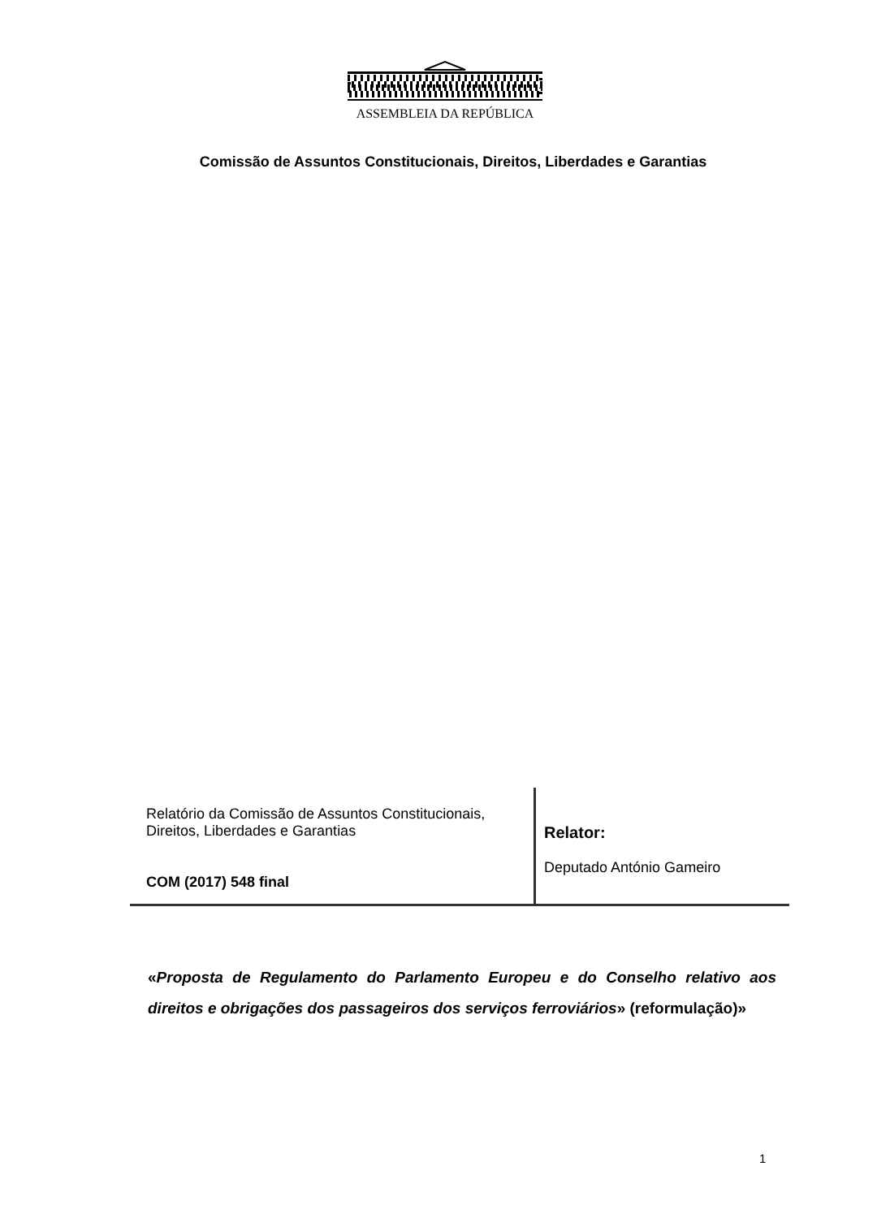ASSEMBLEIA DA REPÚBLICA
Comissão de Assuntos Constitucionais, Direitos, Liberdades e Garantias
Relatório da Comissão de Assuntos Constitucionais, Direitos, Liberdades e Garantias
COM (2017) 548 final
Relator:
Deputado António Gameiro
«Proposta de Regulamento do Parlamento Europeu e do Conselho relativo aos direitos e obrigações dos passageiros dos serviços ferroviários» (reformulação)»
1